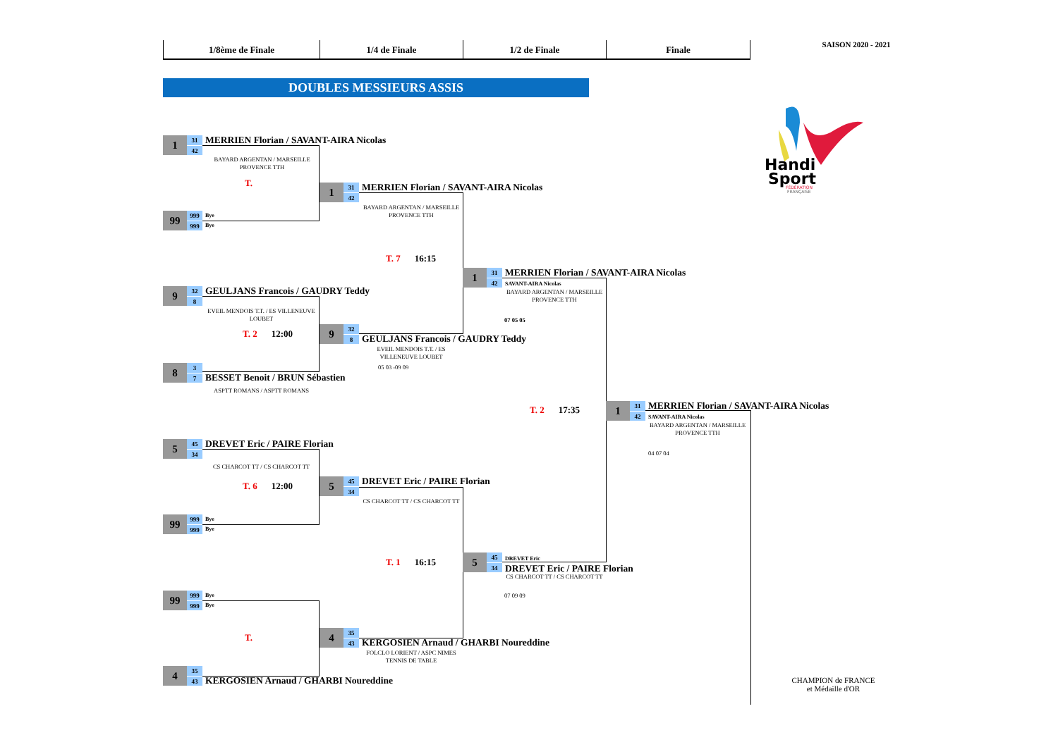1/8ème de Finale
1/4 de Finale
1/2 de Finale
Finale
SAISON 2020 - 2021
DOUBLES MESSIEURS ASSIS
Handi
Sport
FÉDÉRATION
FRANÇAISE
1
31
42
MERRIEN Florian / SAVANT-AIRA Nicolas
BAYARD ARGENTAN / MARSEILLE PROVENCE TTH
T.
99
999
999
Bye
Bye
9
32
8
GEULJANS Francois / GAUDRY Teddy
EVEIL MENDOIS T.T. / ES VILLENEUVE LOUBET
T. 2 12:00
8
3
7
BESSET Benoit / BRUN Sébastien
ASPTT ROMANS / ASPTT ROMANS
5
45
34
DREVET Eric / PAIRE Florian
CS CHARCOT TT / CS CHARCOT TT
T. 6 12:00
99
999
999
Bye
Bye
99
999
999
Bye
Bye
T.
4
35
43
KERGOSIEN Arnaud / GHARBI Noureddine
1
31
42
MERRIEN Florian / SAVANT-AIRA Nicolas
BAYARD ARGENTAN / MARSEILLE PROVENCE TTH
T. 7 16:15
9
32
8
GEULJANS Francois / GAUDRY Teddy
EVEIL MENDOIS T.T. / ES VILLENEUVE LOUBET
05 03 -09 09
5
45
34
DREVET Eric / PAIRE Florian
CS CHARCOT TT / CS CHARCOT TT
T. 1 16:15
4
35
43
KERGOSIEN Arnaud / GHARBI Noureddine
FOLCLO LORIENT / ASPC NIMES TENNIS DE TABLE
1
31
42
MERRIEN Florian / SAVANT-AIRA Nicolas
SAVANT-AIRA Nicolas
BAYARD ARGENTAN / MARSEILLE PROVENCE TTH
07 05 05
T. 2 17:35
5
45
34
DREVET Eric
DREVET Eric / PAIRE Florian
CS CHARCOT TT / CS CHARCOT TT
07 09 09
1
31
42
MERRIEN Florian / SAVANT-AIRA Nicolas
SAVANT-AIRA Nicolas
BAYARD ARGENTAN / MARSEILLE PROVENCE TTH
04 07 04
CHAMPION de FRANCE
et Médaille d'OR